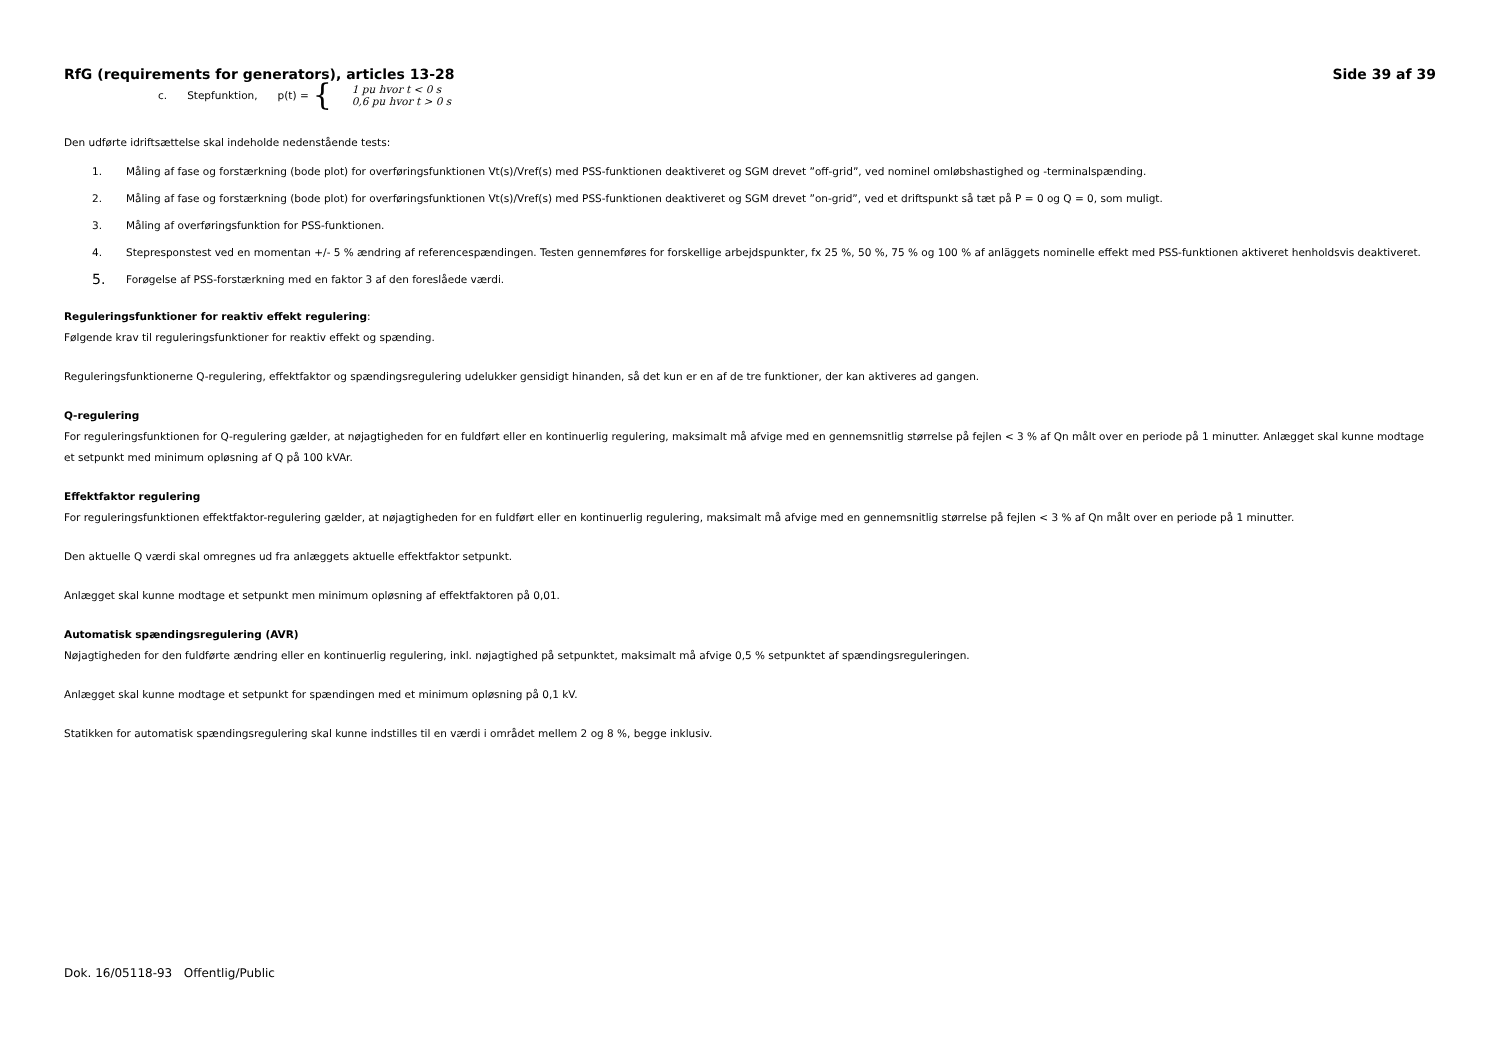RfG (requirements for generators), articles 13-28 Side 39 af 39
c. Stepfunktion, p(t) = { 1 pu hvor t < 0 s
0,6 pu hvor t > 0 s
Den udførte idriftsættelse skal indeholde nedenstående tests:
1. Måling af fase og forstærkning (bode plot) for overføringsfunktionen Vt(s)/Vref(s) med PSS-funktionen deaktiveret og SGM drevet ”off-grid”, ved nominel omløbshastighed og -terminalspænding.
2. Måling af fase og forstærkning (bode plot) for overføringsfunktionen Vt(s)/Vref(s) med PSS-funktionen deaktiveret og SGM drevet ”on-grid”, ved et driftspunkt så tæt på P = 0 og Q = 0, som muligt.
3. Måling af overføringsfunktion for PSS-funktionen.
4. Stepresponstest ved en momentan +/- 5 % ændring af referencespændingen. Testen gennemføres for forskellige arbejdspunkter, fx 25 %, 50 %, 75 % og 100 % af anläggets nominelle effekt med PSS-funktionen aktiveret henholdsvis deaktiveret.
5. Forøgelse af PSS-forstærkning med en faktor 3 af den foreslåede værdi.
Reguleringsfunktioner for reaktiv effekt regulering:
Følgende krav til reguleringsfunktioner for reaktiv effekt og spænding.
Reguleringsfunktionerne Q-regulering, effektfaktor og spændingsregulering udelukker gensidigt hinanden, så det kun er en af de tre funktioner, der kan aktiveres ad gangen.
Q-regulering
For reguleringsfunktionen for Q-regulering gælder, at nøjagtigheden for en fuldført eller en kontinuerlig regulering, maksimalt må afvige med en gennemsnitlig størrelse på fejlen < 3 % af Qn målt over en periode på 1 minutter. Anlægget skal kunne modtage et setpunkt med minimum opløsning af Q på 100 kVAr.
Effektfaktor regulering
For reguleringsfunktionen effektfaktor-regulering gælder, at nøjagtigheden for en fuldført eller en kontinuerlig regulering, maksimalt må afvige med en gennemsnitlig størrelse på fejlen < 3 % af Qn målt over en periode på 1 minutter.
Den aktuelle Q værdi skal omregnes ud fra anlæggets aktuelle effektfaktor setpunkt.
Anlægget skal kunne modtage et setpunkt men minimum opløsning af effektfaktoren på 0,01.
Automatisk spændingsregulering (AVR)
Nøjagtigheden for den fuldførte ændring eller en kontinuerlig regulering, inkl. nøjagtighed på setpunktet, maksimalt må afvige 0,5 % setpunktet af spændingsreguleringen.
Anlægget skal kunne modtage et setpunkt for spændingen med et minimum opløsning på 0,1 kV.
Statikken for automatisk spændingsregulering skal kunne indstilles til en værdi i området mellem 2 og 8 %, begge inklusiv.
Dok. 16/05118-93 Offentlig/Public